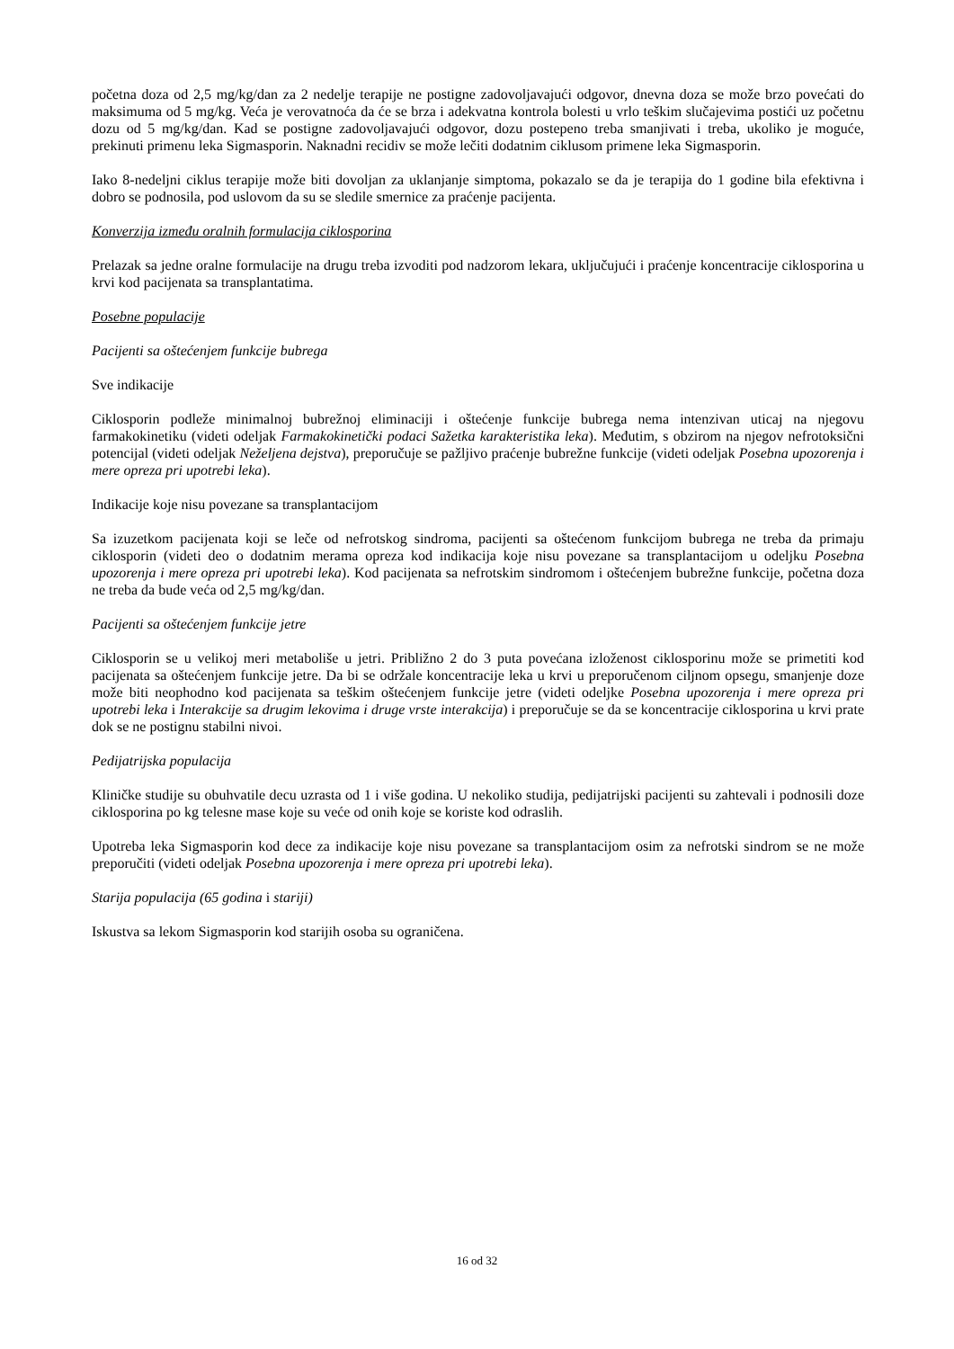početna doza od 2,5 mg/kg/dan za 2 nedelje terapije ne postigne zadovoljavajući odgovor, dnevna doza se može brzo povećati do maksimuma od 5 mg/kg. Veća je verovatnoća da će se brza i adekvatna kontrola bolesti u vrlo teškim slučajevima postići uz početnu dozu od 5 mg/kg/dan. Kad se postigne zadovoljavajući odgovor, dozu postepeno treba smanjivati i treba, ukoliko je moguće, prekinuti primenu leka Sigmasporin. Naknadni recidiv se može lečiti dodatnim ciklusom primene leka Sigmasporin.
Iako 8-nedeljni ciklus terapije može biti dovoljan za uklanjanje simptoma, pokazalo se da je terapija do 1 godine bila efektivna i dobro se podnosila, pod uslovom da su se sledile smernice za praćenje pacijenta.
Konverzija između oralnih formulacija ciklosporina
Prelazak sa jedne oralne formulacije na drugu treba izvoditi pod nadzorom lekara, uključujući i praćenje koncentracije ciklosporina u krvi kod pacijenata sa transplantatima.
Posebne populacije
Pacijenti sa oštećenjem funkcije bubrega
Sve indikacije
Ciklosporin podleže minimalnoj bubrežnoj eliminaciji i oštećenje funkcije bubrega nema intenzivan uticaj na njegovu farmakokinetiku (videti odeljak Farmakokinetički podaci Sažetka karakteristika leka). Međutim, s obzirom na njegov nefrotoksični potencijal (videti odeljak Neželjena dejstva), preporučuje se pažljivo praćenje bubrežne funkcije (videti odeljak Posebna upozorenja i mere opreza pri upotrebi leka).
Indikacije koje nisu povezane sa transplantacijom
Sa izuzetkom pacijenata koji se leče od nefrotskog sindroma, pacijenti sa oštećenom funkcijom bubrega ne treba da primaju ciklosporin (videti deo o dodatnim merama opreza kod indikacija koje nisu povezane sa transplantacijom u odeljku Posebna upozorenja i mere opreza pri upotrebi leka). Kod pacijenata sa nefrotskim sindromom i oštećenjem bubrežne funkcije, početna doza ne treba da bude veća od 2,5 mg/kg/dan.
Pacijenti sa oštećenjem funkcije jetre
Ciklosporin se u velikoj meri metaboliše u jetri. Približno 2 do 3 puta povećana izloženost ciklosporinu može se primetiti kod pacijenata sa oštećenjem funkcije jetre. Da bi se održale koncentracije leka u krvi u preporučenom ciljnom opsegu, smanjenje doze može biti neophodno kod pacijenata sa teškim oštećenjem funkcije jetre (videti odeljke Posebna upozorenja i mere opreza pri upotrebi leka i Interakcije sa drugim lekovima i druge vrste interakcija) i preporučuje se da se koncentracije ciklosporina u krvi prate dok se ne postignu stabilni nivoi.
Pedijatrijska populacija
Kliničke studije su obuhvatile decu uzrasta od 1 i više godina. U nekoliko studija, pedijatrijski pacijenti su zahtevali i podnosili doze ciklosporina po kg telesne mase koje su veće od onih koje se koriste kod odraslih.
Upotreba leka Sigmasporin kod dece za indikacije koje nisu povezane sa transplantacijom osim za nefrotski sindrom se ne može preporučiti (videti odeljak Posebna upozorenja i mere opreza pri upotrebi leka).
Starija populacija (65 godina i stariji)
Iskustva sa lekom Sigmasporin kod starijih osoba su ograničena.
16 od 32